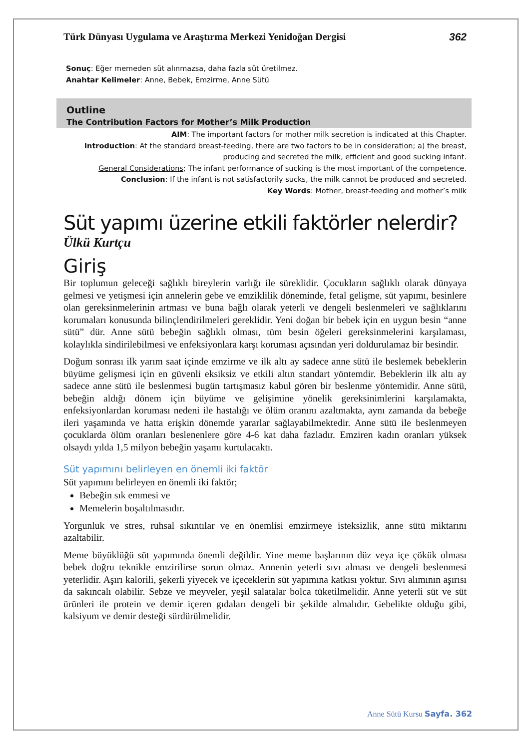Türk Dünyası Uygulama ve Araştırma Merkezi Yenidoğan Dergisi 362
Sonuç: Eğer memeden süt alınmazsa, daha fazla süt üretilmez.
Anahtar Kelimeler: Anne, Bebek, Emzirme, Anne Sütü
Outline
The Contribution Factors for Mother’s Milk Production
AIM: The important factors for mother milk secretion is indicated at this Chapter.
Introduction: At the standard breast-feeding, there are two factors to be in consideration; a) the breast, producing and secreted the milk, efficient and good sucking infant.
General Considerations; The infant performance of sucking is the most important of the competence.
Conclusion: If the infant is not satisfactorily sucks, the milk cannot be produced and secreted.
Key Words: Mother, breast-feeding and mother’s milk
Süt yapımı üzerine etkili faktörler nelerdir?
Ülkü Kurtçu
Giriş
Bir toplumun geleceği sağlıklı bireylerin varlığı ile süreklidir. Çocukların sağlıklı olarak dünyaya gelmesi ve yetişmesi için annelerin gebe ve emziklilik döneminde, fetal gelişme, süt yapımı, besinlere olan gereksinmelerinin artması ve buna bağlı olarak yeterli ve dengeli beslenmeleri ve sağlıklarını korumaları konusunda bilinçlendirilmeleri gereklidir. Yeni doğan bir bebek için en uygun besin “anne sütü” dür. Anne sütü bebeğin sağlıklı olması, tüm besin öğeleri gereksinmelerini karşılaması, kolaylıkla sindirilebilmesi ve enfeksiyonlara karşı koruması açısından yeri doldurulamaz bir besindir.
Doğum sonrası ilk yarım saat içinde emzirme ve ilk altı ay sadece anne sütü ile beslemek bebeklerin büyüme gelişmesi için en güvenli eksiksiz ve etkili altın standart yöntemdir. Bebeklerin ilk altı ay sadece anne sütü ile beslenmesi bugün tartışmasız kabul gören bir beslenme yöntemidir. Anne sütü, bebeğin aldığı dönem için büyüme ve gelişimine yönelik gereksinimlerini karşılamakta, enfeksiyonlardan koruması nedeni ile hastalığı ve ölüm oranını azaltmakta, aynı zamanda da bebeğe ileri yaşamında ve hatta erişkin dönemde yararlar sağlayabilmektedir. Anne sütü ile beslenmeyen çocuklarda ölüm oranları beslenenlere göre 4-6 kat daha fazladır. Emziren kadın oranları yüksek olsaydı yılda 1,5 milyon bebeğin yaşamı kurtulacaktı.
Süt yapımını belirleyen en önemli iki faktör
Süt yapımını belirleyen en önemli iki faktör;
Bebeğin sık emmesi ve
Memelerin boşaltılmasıdır.
Yorgunluk ve stres, ruhsal sıkıntılar ve en önemlisi emzirmeye isteksizlik, anne sütü miktarını azaltabilir.
Meme büyüklüğü süt yapımında önemli değildir. Yine meme başlarının düz veya içe çökük olması bebek doğru teknikle emzirilirse sorun olmaz. Annenin yeterli sıvı alması ve dengeli beslenmesi yeterlidir. Aşırı kalorili, şekerli yiyecek ve içeceklerin süt yapımına katkısı yoktur. Sıvı alımının aşırısı da sakıncalı olabilir. Sebze ve meyveler, yeşil salatalar bolca tüketilmelidir. Anne yeterli süt ve süt ürünleri ile protein ve demir içeren gıdaları dengeli bir şekilde almalıdır. Gebelikte olduğu gibi, kalsiyum ve demir desteği sürdürülmelidir.
Anne Sütü Kursu Sayfa. 362